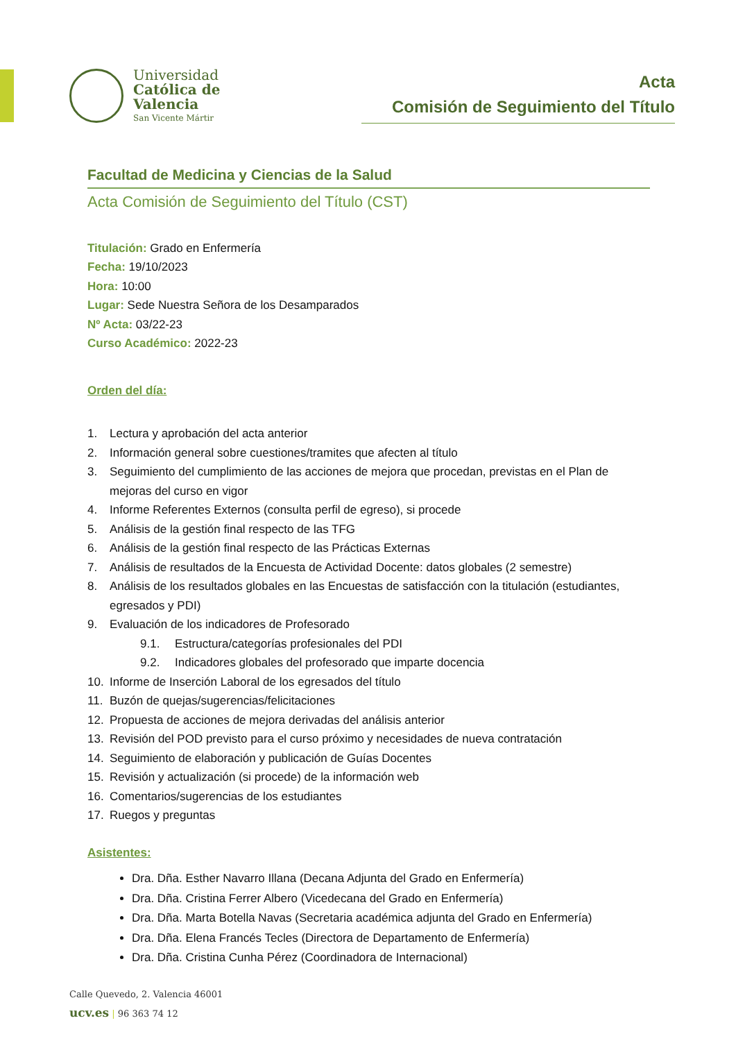Universidad
Católica de
Valencia
San Vicente Mártir
Acta
Comisión de Seguimiento del Título
Facultad de Medicina y Ciencias de la Salud
Acta Comisión de Seguimiento del Título (CST)
Titulación: Grado en Enfermería
Fecha: 19/10/2023
Hora: 10:00
Lugar: Sede Nuestra Señora de los Desamparados
Nº Acta: 03/22-23
Curso Académico: 2022-23
Orden del día:
1. Lectura y aprobación del acta anterior
2. Información general sobre cuestiones/tramites que afecten al título
3. Seguimiento del cumplimiento de las acciones de mejora que procedan, previstas en el Plan de mejoras del curso en vigor
4. Informe Referentes Externos (consulta perfil de egreso), si procede
5. Análisis de la gestión final respecto de las TFG
6. Análisis de la gestión final respecto de las Prácticas Externas
7. Análisis de resultados de la Encuesta de Actividad Docente: datos globales (2 semestre)
8. Análisis de los resultados globales en las Encuestas de satisfacción con la titulación (estudiantes, egresados y PDI)
9. Evaluación de los indicadores de Profesorado
9.1. Estructura/categorías profesionales del PDI
9.2. Indicadores globales del profesorado que imparte docencia
10. Informe de Inserción Laboral de los egresados del título
11. Buzón de quejas/sugerencias/felicitaciones
12. Propuesta de acciones de mejora derivadas del análisis anterior
13. Revisión del POD previsto para el curso próximo y necesidades de nueva contratación
14. Seguimiento de elaboración y publicación de Guías Docentes
15. Revisión y actualización (si procede) de la información web
16. Comentarios/sugerencias de los estudiantes
17. Ruegos y preguntas
Asistentes:
Dra. Dña. Esther Navarro Illana (Decana Adjunta del Grado en Enfermería)
Dra. Dña. Cristina Ferrer Albero (Vicedecana del Grado en Enfermería)
Dra. Dña. Marta Botella Navas (Secretaria académica adjunta del Grado en Enfermería)
Dra. Dña. Elena Francés Tecles (Directora de Departamento de Enfermería)
Dra. Dña. Cristina Cunha Pérez (Coordinadora de Internacional)
Calle Quevedo, 2. Valencia 46001
ucv.es | 96 363 74 12